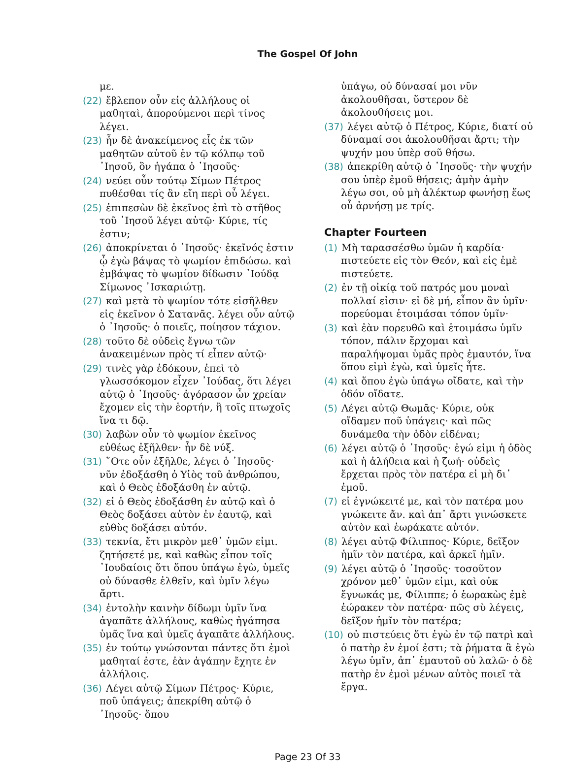The Gospel Of John
με.
(22) ἔβλεπον οὖν εἰς ἀλλήλους οἱ μαθηταὶ, ἀπορούμενοι περὶ τίνος λέγει.
(23) ἦν δὲ ἀνακείμενος εἷς ἐκ τῶν μαθητῶν αὐτοῦ ἐν τῷ κόλπῳ τοῦ ᾿Ιησοῦ, ὃν ἠγάπα ὁ ᾿Ιησοῦς·
(24) νεύει οὖν τούτῳ Σίμων Πέτρος πυθέσθαι τίς ἂν εἴη περὶ οὗ λέγει.
(25) ἐπιπεσὼν δὲ ἐκεῖνος ἐπὶ τὸ στῆθος τοῦ ᾿Ιησοῦ λέγει αὐτῷ· Κύριε, τίς ἐστιν;
(26) ἀποκρίνεται ὁ ᾿Ιησοῦς· ἐκεῖνός ἐστιν ᾧ ἐγὼ βάψας τὸ ψωμίον ἐπιδώσω. καὶ ἐμβάψας τὸ ψωμίον δίδωσιν ᾿Ιούδᾳ Σίμωνος ᾿Ισκαριώτῃ.
(27) καὶ μετὰ τὸ ψωμίον τότε εἰσῆλθεν εἰς ἐκεῖνον ὁ Σατανᾶς. λέγει οὖν αὐτῷ ὁ ᾿Ιησοῦς· ὁ ποιεῖς, ποίησον τάχιον.
(28) τοῦτο δὲ οὐδεὶς ἔγνω τῶν ἀνακειμένων πρὸς τί εἶπεν αὐτῷ·
(29) τινὲς γὰρ ἐδόκουν, ἐπεὶ τὸ γλωσσόκομον εἶχεν ᾿Ιούδας, ὅτι λέγει αὐτῷ ὁ ᾿Ιησοῦς· ἀγόρασον ὧν χρείαν ἔχομεν εἰς τὴν ἑορτήν, ἢ τοῖς πτωχοῖς ἵνα τι δῷ.
(30) λαβὼν οὖν τὸ ψωμίον ἐκεῖνος εὐθέως ἐξῆλθεν· ἦν δὲ νύξ.
(31) ῞Οτε οὖν ἐξῆλθε, λέγει ὁ ᾿Ιησοῦς· νῦν ἐδοξάσθη ὁ Υἱὸς τοῦ ἀνθρώπου, καὶ ὁ Θεὸς ἐδοξάσθη ἐν αὐτῷ.
(32) εἰ ὁ Θεὸς ἐδοξάσθη ἐν αὐτῷ καὶ ὁ Θεὸς δοξάσει αὐτὸν ἐν ἑαυτῷ, καὶ εὐθὺς δοξάσει αὐτόν.
(33) τεκνία, ἔτι μικρὸν μεθ᾿ ὑμῶν εἰμι. ζητήσετέ με, καὶ καθὼς εἶπον τοῖς ᾿Ιουδαίοις ὅτι ὅπου ὑπάγω ἐγὼ, ὑμεῖς οὐ δύνασθε ἐλθεῖν, καὶ ὑμῖν λέγω ἄρτι.
(34) ἐντολὴν καινὴν δίδωμι ὑμῖν ἵνα ἀγαπᾶτε ἀλλήλους, καθὼς ἠγάπησα ὑμᾶς ἵνα καὶ ὑμεῖς ἀγαπᾶτε ἀλλήλους.
(35) ἐν τούτῳ γνώσονται πάντες ὅτι ἐμοὶ μαθηταί ἐστε, ἐὰν ἀγάπην ἔχητε ἐν ἀλλήλοις.
(36) Λέγει αὐτῷ Σίμων Πέτρος· Κύριε, ποῦ ὑπάγεις; ἀπεκρίθη αὐτῷ ὁ ᾿Ιησοῦς· ὅπου
ὑπάγω, οὐ δύνασαί μοι νῦν ἀκολουθῆσαι, ὕστερον δὲ ἀκολουθήσεις μοι.
(37) λέγει αὐτῷ ὁ Πέτρος, Κύριε, διατί οὐ δύναμαί σοι ἀκολουθῆσαι ἄρτι; τὴν ψυχήν μου ὑπὲρ σοῦ θήσω.
(38) ἀπεκρίθη αὐτῷ ὁ ᾿Ιησοῦς· τὴν ψυχήν σου ὑπὲρ ἐμοῦ θήσεις; ἀμὴν ἀμὴν λέγω σοι, οὐ μὴ ἀλέκτωρ φωνήσῃ ἕως οὗ ἀρνήσῃ με τρίς.
Chapter Fourteen
(1) Μὴ ταρασσέσθω ὑμῶν ἡ καρδία· πιστεύετε εἰς τὸν Θεόν, καὶ εἰς ἐμὲ πιστεύετε.
(2) ἐν τῇ οἰκίᾳ τοῦ πατρός μου μοναὶ πολλαί εἰσιν· εἰ δὲ μή, εἶπον ἂν ὑμῖν· πορεύομαι ἑτοιμάσαι τόπον ὑμῖν·
(3) καὶ ἐὰν πορευθῶ καὶ ἑτοιμάσω ὑμῖν τόπον, πάλιν ἔρχομαι καὶ παραλήψομαι ὑμᾶς πρὸς ἐμαυτόν, ἵνα ὅπου εἰμὶ ἐγὼ, καὶ ὑμεῖς ἦτε.
(4) καὶ ὅπου ἐγὼ ὑπάγω οἴδατε, καὶ τὴν ὁδόν οἴδατε.
(5) Λέγει αὐτῷ Θωμᾶς· Κύριε, οὐκ οἴδαμεν ποῦ ὑπάγεις· καὶ πῶς δυνάμεθα τὴν ὁδὸν εἰδέναι;
(6) λέγει αὐτῷ ὁ ᾿Ιησοῦς· ἐγώ εἰμι ἡ ὁδὸς καὶ ἡ ἀλήθεια καὶ ἡ ζωή· οὐδεὶς ἔρχεται πρὸς τὸν πατέρα εἰ μὴ δι᾿ ἐμοῦ.
(7) εἰ ἐγνώκειτέ με, καὶ τὸν πατέρα μου γνώκειτε ἄν. καὶ ἀπ᾿ ἄρτι γινώσκετε αὐτὸν καὶ ἑωράκατε αὐτόν.
(8) λέγει αὐτῷ Φίλιππος· Κύριε, δεῖξον ἡμῖν τὸν πατέρα, καὶ ἀρκεῖ ἡμῖν.
(9) λέγει αὐτῷ ὁ ᾿Ιησοῦς· τοσοῦτον χρόνον μεθ᾿ ὑμῶν εἰμι, καὶ οὐκ ἔγνωκάς με, Φίλιππε; ὁ ἑωρακὼς ἐμὲ ἑώρακεν τὸν πατέρα· πῶς σὺ λέγεις, δεῖξον ἡμῖν τὸν πατέρα;
(10) οὐ πιστεύεις ὅτι ἐγὼ ἐν τῷ πατρὶ καὶ ὁ πατὴρ ἐν ἐμοί ἐστι; τὰ ῥήματα ἃ ἐγὼ λέγω ὑμῖν, ἀπ᾿ ἐμαυτοῦ οὐ λαλῶ· ὁ δὲ πατὴρ ἐν ἐμοὶ μένων αὐτὸς ποιεῖ τὰ ἔργα.
Page 23 Of 33